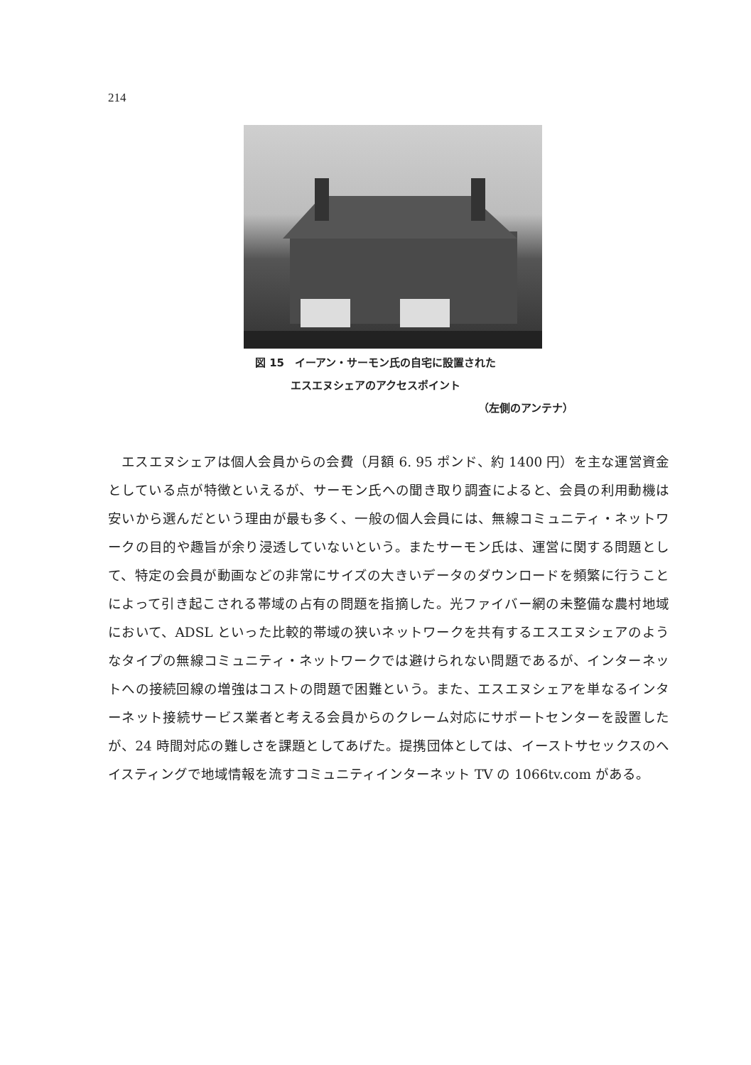214
図 15　イーアン・サーモン氏の自宅に設置された
エスエヌシェアのアクセスポイント
（左側のアンテナ）
　エスエヌシェアは個人会員からの会費（月額 6. 95 ポンド、約 1400 円）を主な運営資金としている点が特徴といえるが、サーモン氏への聞き取り調査によると、会員の利用動機は安いから選んだという理由が最も多く、一般の個人会員には、無線コミュニティ・ネットワークの目的や趣旨が余り浸透していないという。またサーモン氏は、運営に関する問題として、特定の会員が動画などの非常にサイズの大きいデータのダウンロードを頻繁に行うことによって引き起こされる帯域の占有の問題を指摘した。光ファイバー網の未整備な農村地域において、ADSL といった比較的帯域の狭いネットワークを共有するエスエヌシェアのようなタイプの無線コミュニティ・ネットワークでは避けられない問題であるが、インターネットへの接続回線の増強はコストの問題で困難という。また、エスエヌシェアを単なるインターネット接続サービス業者と考える会員からのクレーム対応にサポートセンターを設置したが、24 時間対応の難しさを課題としてあげた。提携団体としては、イーストサセックスのヘイスティングで地域情報を流すコミュニティインターネット TV の 1066tv.com がある。